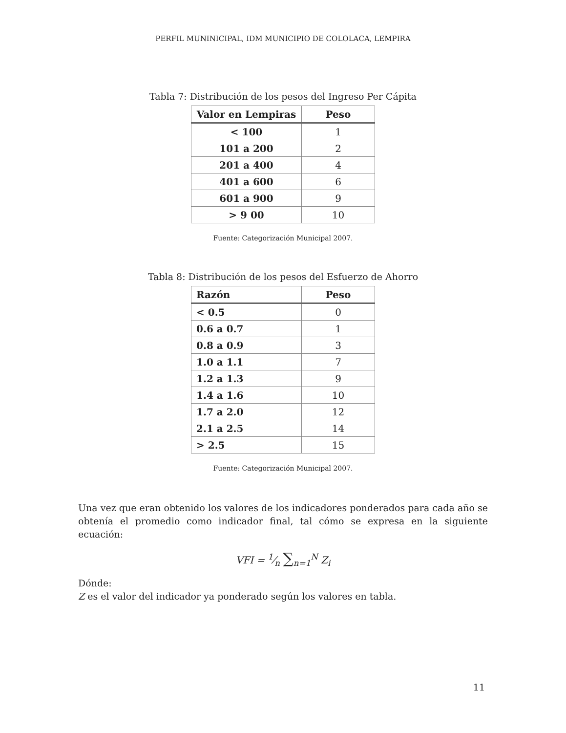PERFIL MUNINICIPAL, IDM MUNICIPIO DE COLOLACA, LEMPIRA
Tabla 7: Distribución de los pesos del Ingreso Per Cápita
| Valor en Lempiras | Peso |
| --- | --- |
| < 100 | 1 |
| 101 a 200 | 2 |
| 201 a 400 | 4 |
| 401 a 600 | 6 |
| 601 a 900 | 9 |
| > 9 00 | 10 |
Fuente: Categorización Municipal 2007.
Tabla 8: Distribución de los pesos del Esfuerzo de Ahorro
| Razón | Peso |
| --- | --- |
| < 0.5 | 0 |
| 0.6 a 0.7 | 1 |
| 0.8 a 0.9 | 3 |
| 1.0 a 1.1 | 7 |
| 1.2 a 1.3 | 9 |
| 1.4 a 1.6 | 10 |
| 1.7 a 2.0 | 12 |
| 2.1 a 2.5 | 14 |
| > 2.5 | 15 |
Fuente: Categorización Municipal 2007.
Una vez que eran obtenido los valores de los indicadores ponderados para cada año se obtenía el promedio como indicador final, tal cómo se expresa en la siguiente ecuación:
VFI = 1⁄n ∑<sub>n=1</sub><sup>N</sup> Z<sub>i</sub>
Dónde:
Z es el valor del indicador ya ponderado según los valores en tabla.
11